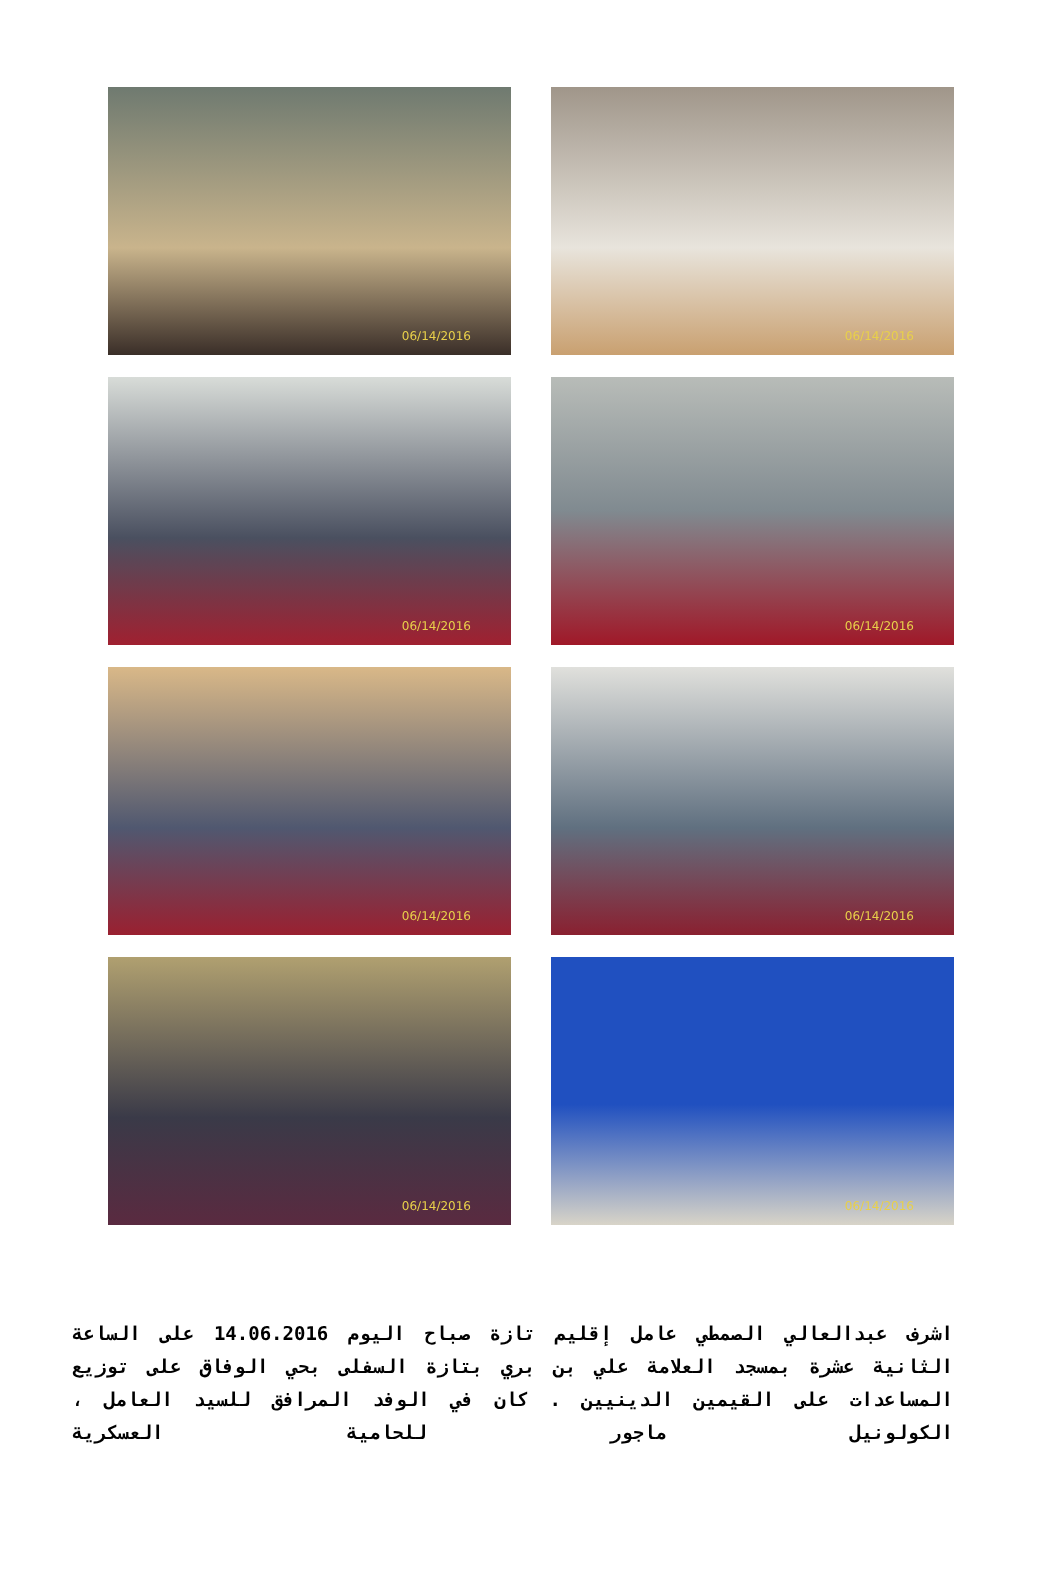06/14/2016
06/14/2016
06/14/2016
06/14/2016
06/14/2016
06/14/2016
06/14/2016
06/14/2016
اشرف عبدالعالي الصمطي عامل إقليم تازة صباح اليوم 14.06.2016 على الساعة الثانية عشرة بمسجد العلامة علي بن بري بتازة السفلى بحي الوفاق على توزيع المساعدات على القيمين الدينيين . كان في الوفد المرافق للسيد العامل ، الكولونيل ماجور للحامية العسكرية